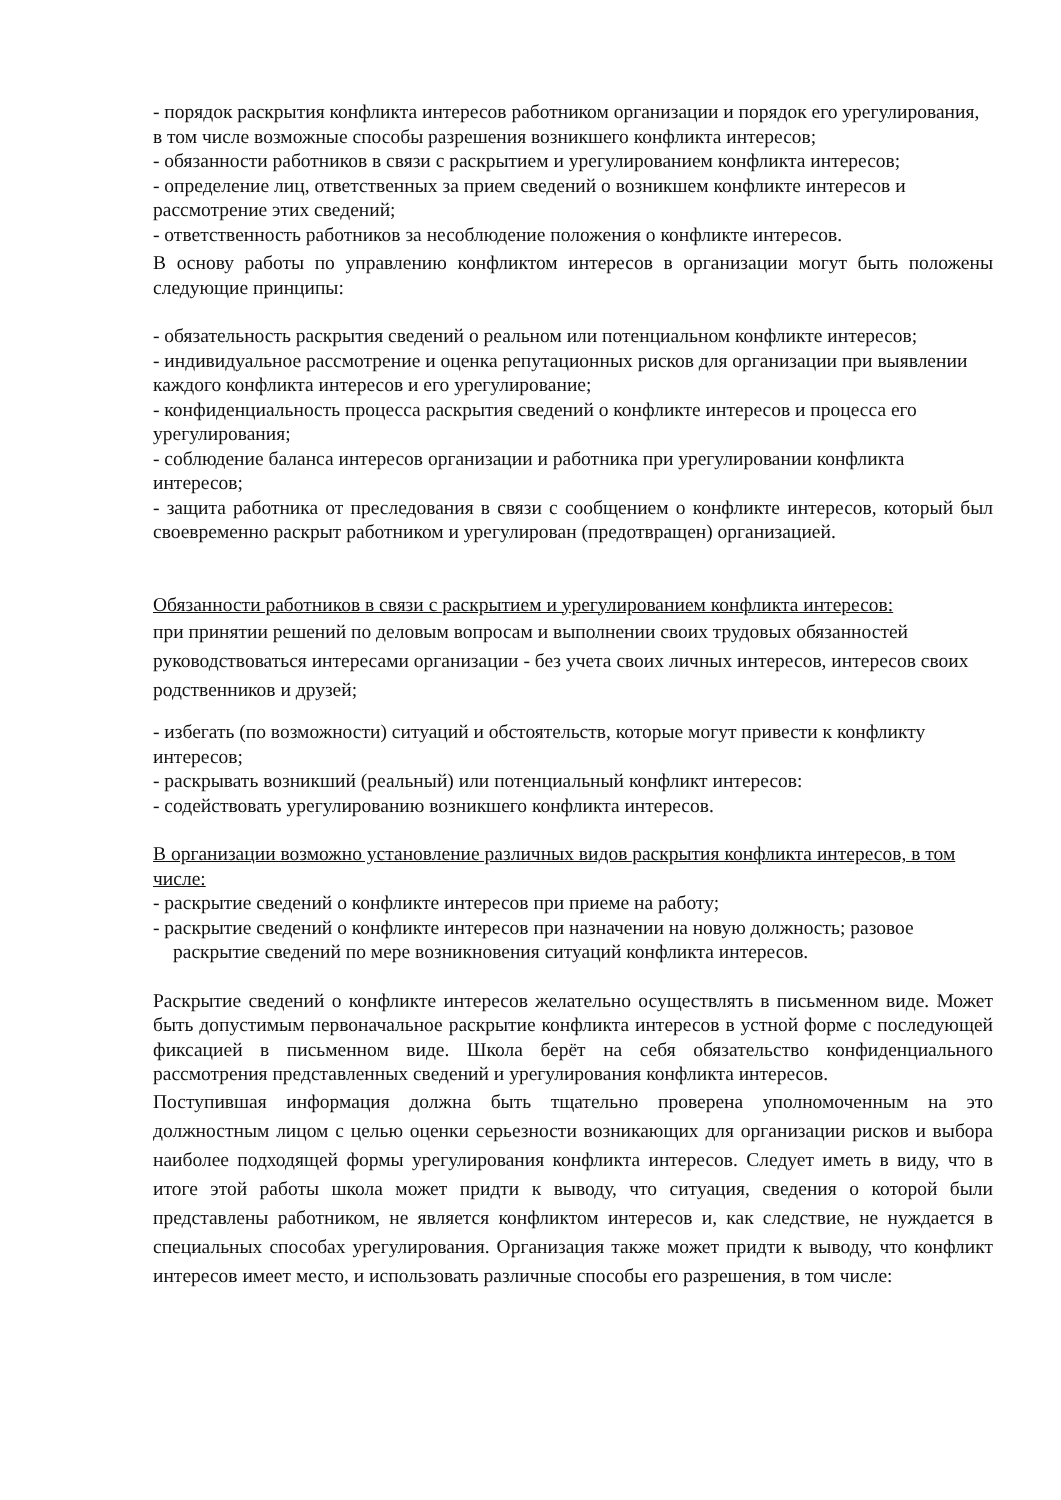- порядок раскрытия конфликта интересов работником организации и порядок его урегулирования, в том числе возможные способы разрешения возникшего конфликта интересов;
- обязанности работников в связи с раскрытием и урегулированием конфликта интересов;
- определение лиц, ответственных за прием сведений о возникшем конфликте интересов и рассмотрение этих сведений;
- ответственность работников за несоблюдение положения о конфликте интересов.
В основу работы по управлению конфликтом интересов в организации могут быть положены следующие принципы:
- обязательность раскрытия сведений о реальном или потенциальном конфликте интересов;
- индивидуальное рассмотрение и оценка репутационных рисков для организации при выявлении каждого конфликта интересов и его урегулирование;
- конфиденциальность процесса раскрытия сведений о конфликте интересов и процесса его урегулирования;
- соблюдение баланса интересов организации и работника при урегулировании конфликта интересов;
- защита работника от преследования в связи с сообщением о конфликте интересов, который был своевременно раскрыт работником и урегулирован (предотвращен) организацией.
Обязанности работников в связи с раскрытием и урегулированием конфликта интересов:
при принятии решений по деловым вопросам и выполнении своих трудовых обязанностей руководствоваться интересами организации - без учета своих личных интересов, интересов своих родственников и друзей;
- избегать (по возможности) ситуаций и обстоятельств, которые могут привести к конфликту интересов;
- раскрывать возникший (реальный) или потенциальный конфликт интересов:
- содействовать урегулированию возникшего конфликта интересов.
В организации возможно установление различных видов раскрытия конфликта интересов, в том числе:
- раскрытие сведений о конфликте интересов при приеме на работу;
- раскрытие сведений о конфликте интересов при назначении на новую должность; разовое
раскрытие сведений по мере возникновения ситуаций конфликта интересов.
Раскрытие сведений о конфликте интересов желательно осуществлять в письменном виде. Может быть допустимым первоначальное раскрытие конфликта интересов в устной форме с последующей фиксацией в письменном виде. Школа берёт на себя обязательство конфиденциального рассмотрения представленных сведений и урегулирования конфликта интересов.
Поступившая информация должна быть тщательно проверена уполномоченным на это должностным лицом с целью оценки серьезности возникающих для организации рисков и выбора наиболее подходящей формы урегулирования конфликта интересов. Следует иметь в виду, что в итоге этой работы школа может придти к выводу, что ситуация, сведения о которой были представлены работником, не является конфликтом интересов и, как следствие, не нуждается в специальных способах урегулирования. Организация также может придти к выводу, что конфликт интересов имеет место, и использовать различные способы его разрешения, в том числе: